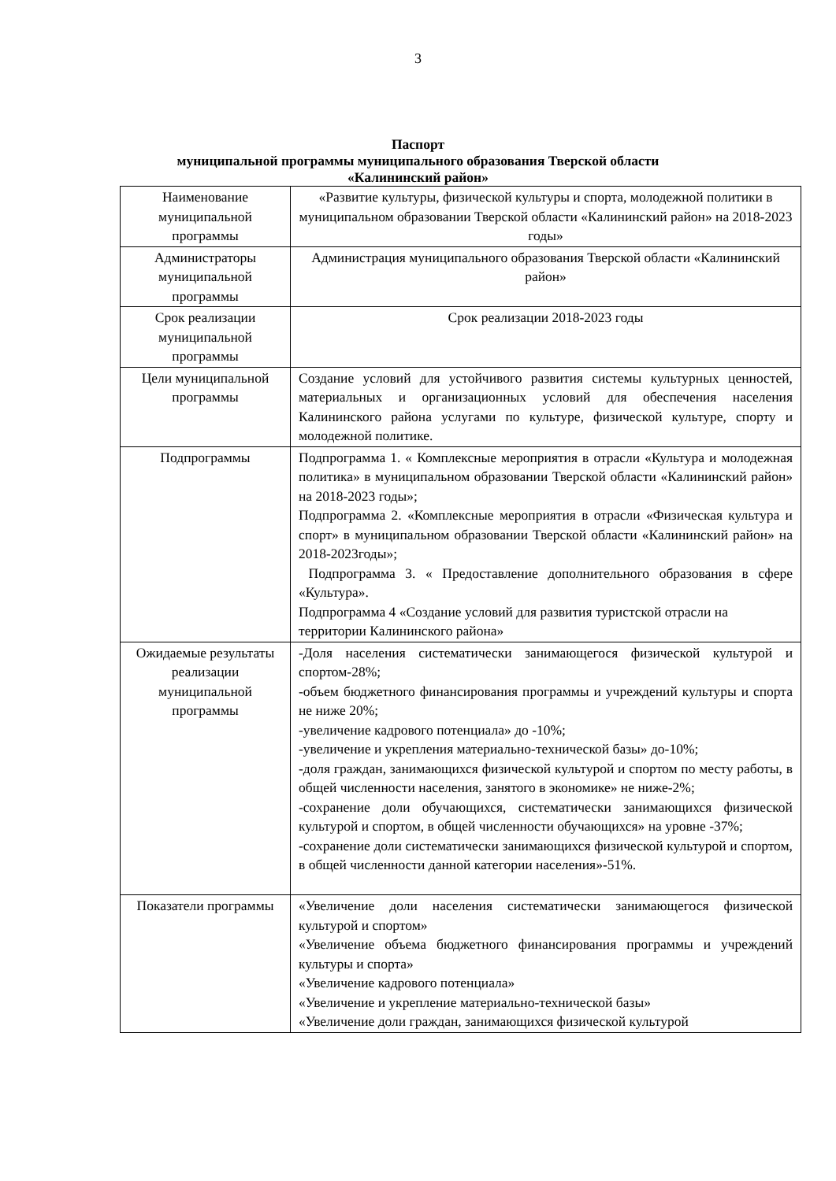3
Паспорт
муниципальной программы муниципального образования Тверской области
«Калининский район»
| Наименование муниципальной программы | «Развитие культуры, физической культуры и спорта, молодежной политики в муниципальном образовании Тверской области «Калининский район» на 2018-2023 годы» |
| Администраторы муниципальной программы | Администрация муниципального образования Тверской области «Калининский район» |
| Срок реализации муниципальной программы | Срок реализации 2018-2023 годы |
| Цели муниципальной программы | Создание условий для устойчивого развития системы культурных ценностей, материальных и организационных условий для обеспечения населения Калининского района услугами по культуре, физической культуре, спорту и молодежной политике. |
| Подпрограммы | Подпрограмма 1. « Комплексные мероприятия в отрасли «Культура и молодежная политика» в муниципальном образовании Тверской области «Калининский район» на 2018-2023 годы»; Подпрограмма 2. «Комплексные мероприятия в отрасли «Физическая культура и спорт» в муниципальном образовании Тверской области «Калининский район» на 2018-2023годы»; Подпрограмма 3. « Предоставление дополнительного образования в сфере «Культура». Подпрограмма 4 «Создание условий для развития туристской отрасли на территории Калининского района» |
| Ожидаемые результаты реализации муниципальной программы | -Доля населения систематически занимающегося физической культурой и спортом-28%; -объем бюджетного финансирования программы и учреждений культуры и спорта не ниже 20%; -увеличение кадрового потенциала» до -10%; -увеличение и укрепления материально-технической базы» до-10%; -доля граждан, занимающихся физической культурой и спортом по месту работы, в общей численности населения, занятого в экономике» не ниже-2%; -сохранение доли обучающихся, систематически занимающихся физической культурой и спортом, в общей численности обучающихся» на уровне -37%; -сохранение доли систематически занимающихся физической культурой и спортом, в общей численности данной категории населения»-51%. |
| Показатели программы | «Увеличение доли населения систематически занимающегося физической культурой и спортом» «Увеличение объема бюджетного финансирования программы и учреждений культуры и спорта» «Увеличение кадрового потенциала» «Увеличение и укрепление материально-технической базы» «Увеличение доли граждан, занимающихся физической культурой |